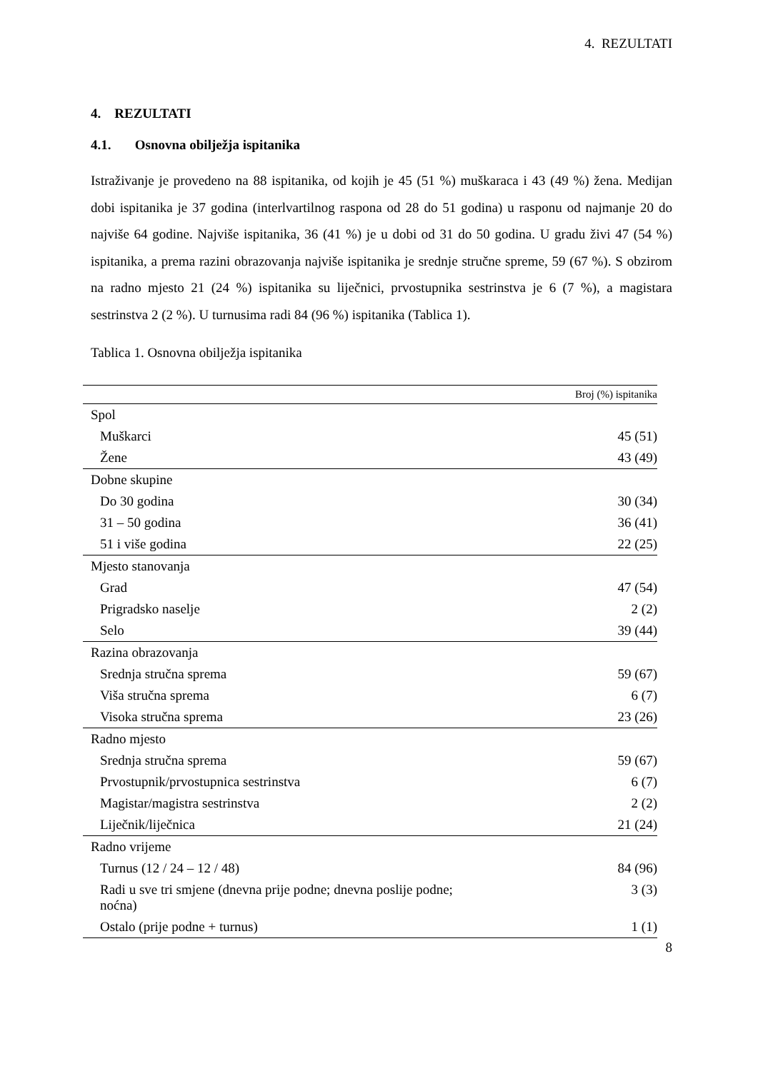4. REZULTATI
4. REZULTATI
4.1. Osnovna obilježja ispitanika
Istraživanje je provedeno na 88 ispitanika, od kojih je 45 (51 %) muškaraca i 43 (49 %) žena. Medijan dobi ispitanika je 37 godina (interlvartilnog raspona od 28 do 51 godina) u rasponu od najmanje 20 do najviše 64 godine. Najviše ispitanika, 36 (41 %) je u dobi od 31 do 50 godina. U gradu živi 47 (54 %) ispitanika, a prema razini obrazovanja najviše ispitanika je srednje stručne spreme, 59 (67 %). S obzirom na radno mjesto 21 (24 %) ispitanika su liječnici, prvostupnika sestrinstva je 6 (7 %), a magistara sestrinstva 2 (2 %). U turnusima radi 84 (96 %) ispitanika (Tablica 1).
Tablica 1. Osnovna obilježja ispitanika
| | Broj (%) ispitanika |
| --- | --- |
| Spol | |
| Muškarci | 45 (51) |
| Žene | 43 (49) |
| Dobne skupine | |
| Do 30 godina | 30 (34) |
| 31 – 50 godina | 36 (41) |
| 51 i više godina | 22 (25) |
| Mjesto stanovanja | |
| Grad | 47 (54) |
| Prigradsko naselje | 2 (2) |
| Selo | 39 (44) |
| Razina obrazovanja | |
| Srednja stručna sprema | 59 (67) |
| Viša stručna sprema | 6 (7) |
| Visoka stručna sprema | 23 (26) |
| Radno mjesto | |
| Srednja stručna sprema | 59 (67) |
| Prvostupnik/prvostupnica sestrinstva | 6 (7) |
| Magistar/magistra sestrinstva | 2 (2) |
| Liječnik/liječnica | 21 (24) |
| Radno vrijeme | |
| Turnus (12 / 24 – 12 / 48) | 84 (96) |
| Radi u sve tri smjene (dnevna prije podne; dnevna poslije podne; noćna) | 3 (3) |
| Ostalo (prije podne + turnus) | 1 (1) |
8